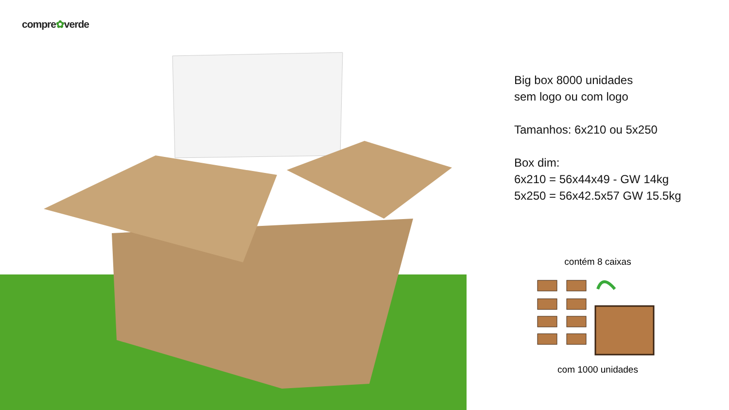compre✿verde
Big box 8000 unidades
sem logo ou com logo
Tamanhos: 6x210 ou 5x250
Box dim:
6x210 = 56x44x49 - GW 14kg
5x250 = 56x42.5x57 GW 15.5kg
contém 8 caixas
com 1000 unidades